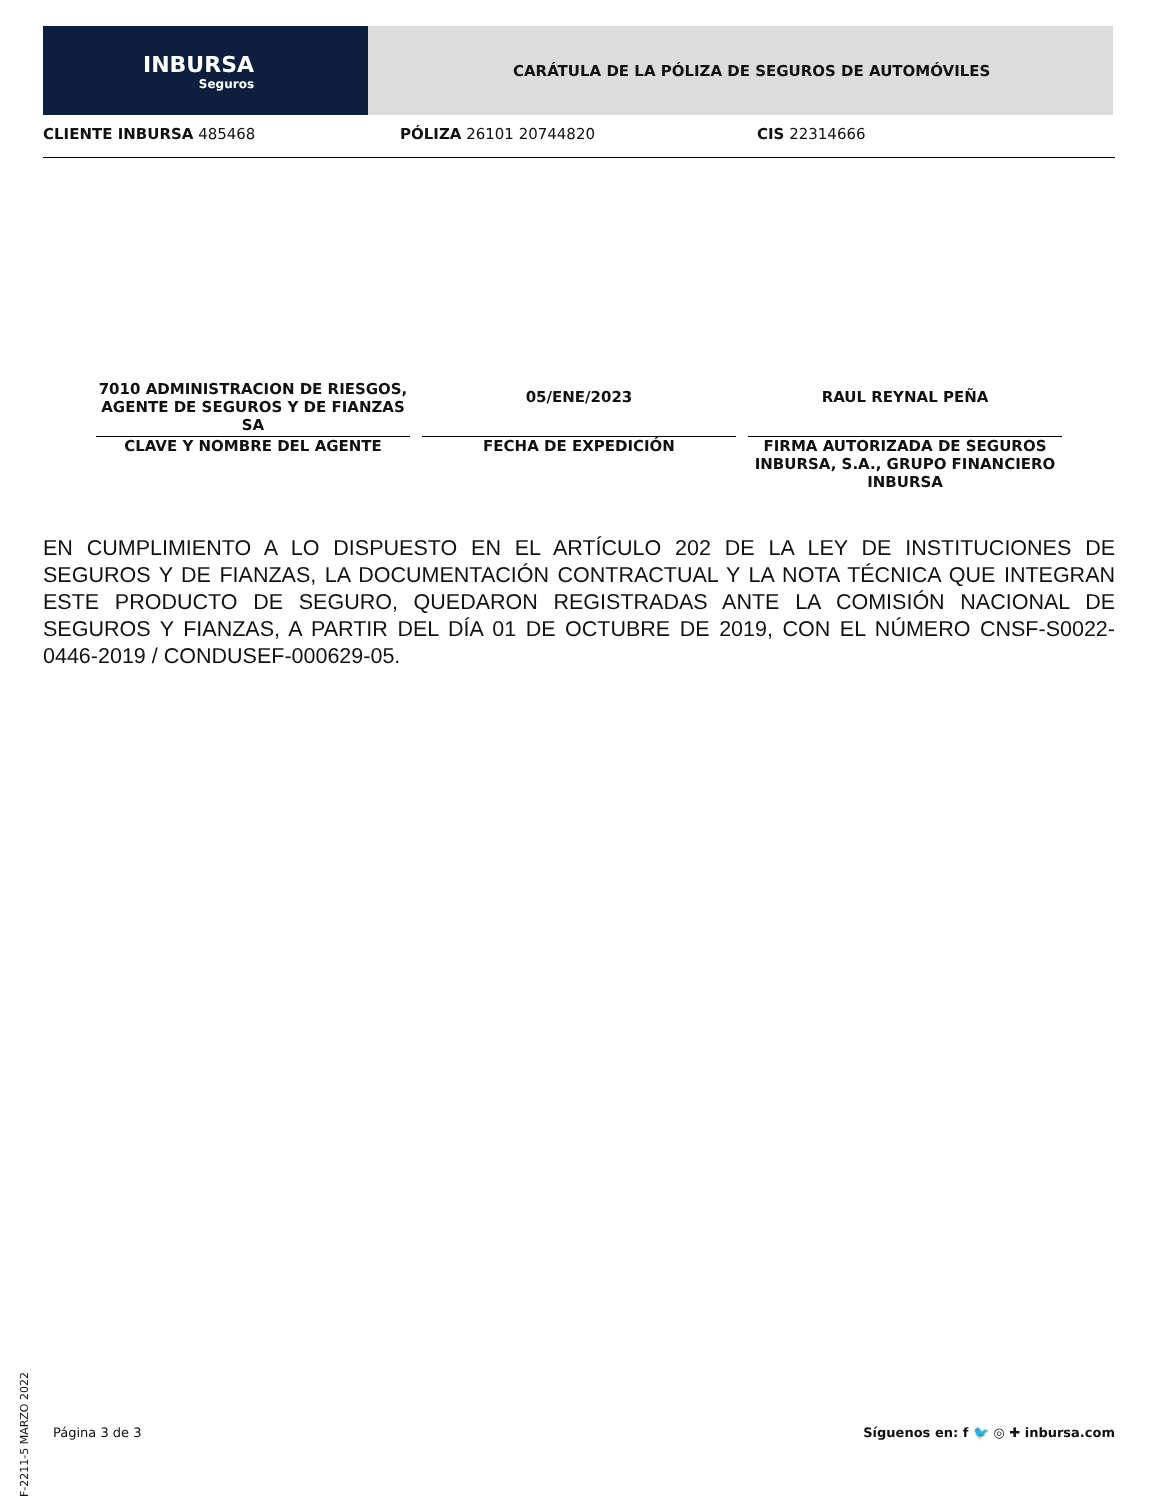INBURSA
Seguros
CARÁTULA DE LA PÓLIZA DE SEGUROS DE AUTOMÓVILES
CLIENTE INBURSA 485468 PÓLIZA 26101 20744820 CIS 22314666
7010 ADMINISTRACION DE RIESGOS, AGENTE DE SEGUROS Y DE FIANZAS SA
CLAVE Y NOMBRE DEL AGENTE
05/ENE/2023
FECHA DE EXPEDICIÓN
RAUL REYNAL PEÑA
FIRMA AUTORIZADA DE SEGUROS INBURSA, S.A., GRUPO FINANCIERO INBURSA
EN CUMPLIMIENTO A LO DISPUESTO EN EL ARTÍCULO 202 DE LA LEY DE INSTITUCIONES DE SEGUROS Y DE FIANZAS, LA DOCUMENTACIÓN CONTRACTUAL Y LA NOTA TÉCNICA QUE INTEGRAN ESTE PRODUCTO DE SEGURO, QUEDARON REGISTRADAS ANTE LA COMISIÓN NACIONAL DE SEGUROS Y FIANZAS, A PARTIR DEL DÍA 01 DE OCTUBRE DE 2019, CON EL NÚMERO CNSF-S0022-0446-2019 / CONDUSEF-000629-05.
F-2211-5 MARZO 2022
Página 3 de 3
Síguenos en: f 🐦 ◎ ✚ inbursa.com